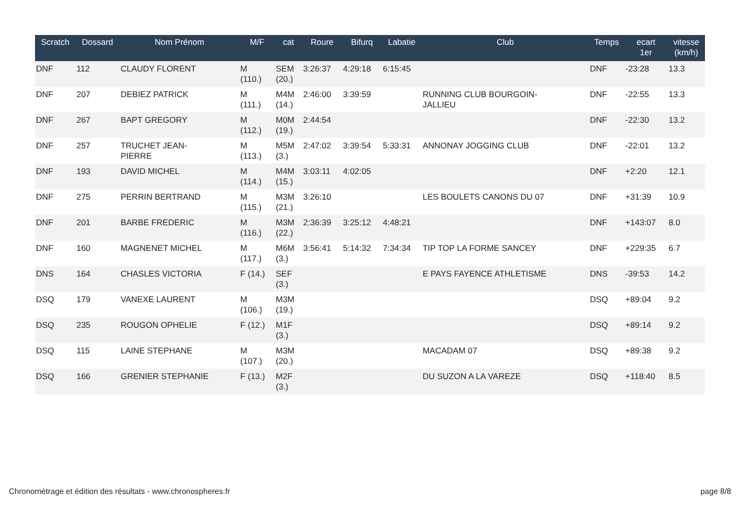| Scratch | Dossard | Nom Prénom | M/F | cat | Roure | Bifurq | Labatie | Club | Temps | ecart 1er | vitesse (km/h) |
| --- | --- | --- | --- | --- | --- | --- | --- | --- | --- | --- | --- |
| DNF | 112 | CLAUDY FLORENT | M (110.) | SEM (20.) | 3:26:37 | 4:29:18 | 6:15:45 | | DNF | -23:28 | 13.3 |
| DNF | 207 | DEBIEZ PATRICK | M (111.) | M4M (14.) | 2:46:00 | 3:39:59 | | RUNNING CLUB BOURGOIN- JALLIEU | DNF | -22:55 | 13.3 |
| DNF | 267 | BAPT GREGORY | M (112.) | M0M (19.) | 2:44:54 | | | | DNF | -22:30 | 13.2 |
| DNF | 257 | TRUCHET JEAN- PIERRE | M (113.) | M5M (3.) | 2:47:02 | 3:39:54 | 5:33:31 | ANNONAY JOGGING CLUB | DNF | -22:01 | 13.2 |
| DNF | 193 | DAVID MICHEL | M (114.) | M4M (15.) | 3:03:11 | 4:02:05 | | | DNF | +2:20 | 12.1 |
| DNF | 275 | PERRIN BERTRAND | M (115.) | M3M (21.) | 3:26:10 | | | LES BOULETS CANONS DU 07 | DNF | +31:39 | 10.9 |
| DNF | 201 | BARBE FREDERIC | M (116.) | M3M (22.) | 2:36:39 | 3:25:12 | 4:48:21 | | DNF | +143:07 | 8.0 |
| DNF | 160 | MAGNENET MICHEL | M (117.) | M6M (3.) | 3:56:41 | 5:14:32 | 7:34:34 | TIP TOP LA FORME SANCEY | DNF | +229:35 | 6.7 |
| DNS | 164 | CHASLES VICTORIA | F (14.) | SEF (3.) | | | | E PAYS FAYENCE ATHLETISME | DNS | -39:53 | 14.2 |
| DSQ | 179 | VANEXE LAURENT | M (106.) | M3M (19.) | | | | | DSQ | +89:04 | 9.2 |
| DSQ | 235 | ROUGON OPHELIE | F (12.) | M1F (3.) | | | | | DSQ | +89:14 | 9.2 |
| DSQ | 115 | LAINE STEPHANE | M (107.) | M3M (20.) | | | | MACADAM 07 | DSQ | +89:38 | 9.2 |
| DSQ | 166 | GRENIER STEPHANIE | F (13.) | M2F (3.) | | | | DU SUZON A LA VAREZE | DSQ | +118:40 | 8.5 |
Chronométrage et édition des résultats - www.chronospheres.fr
page 8/8